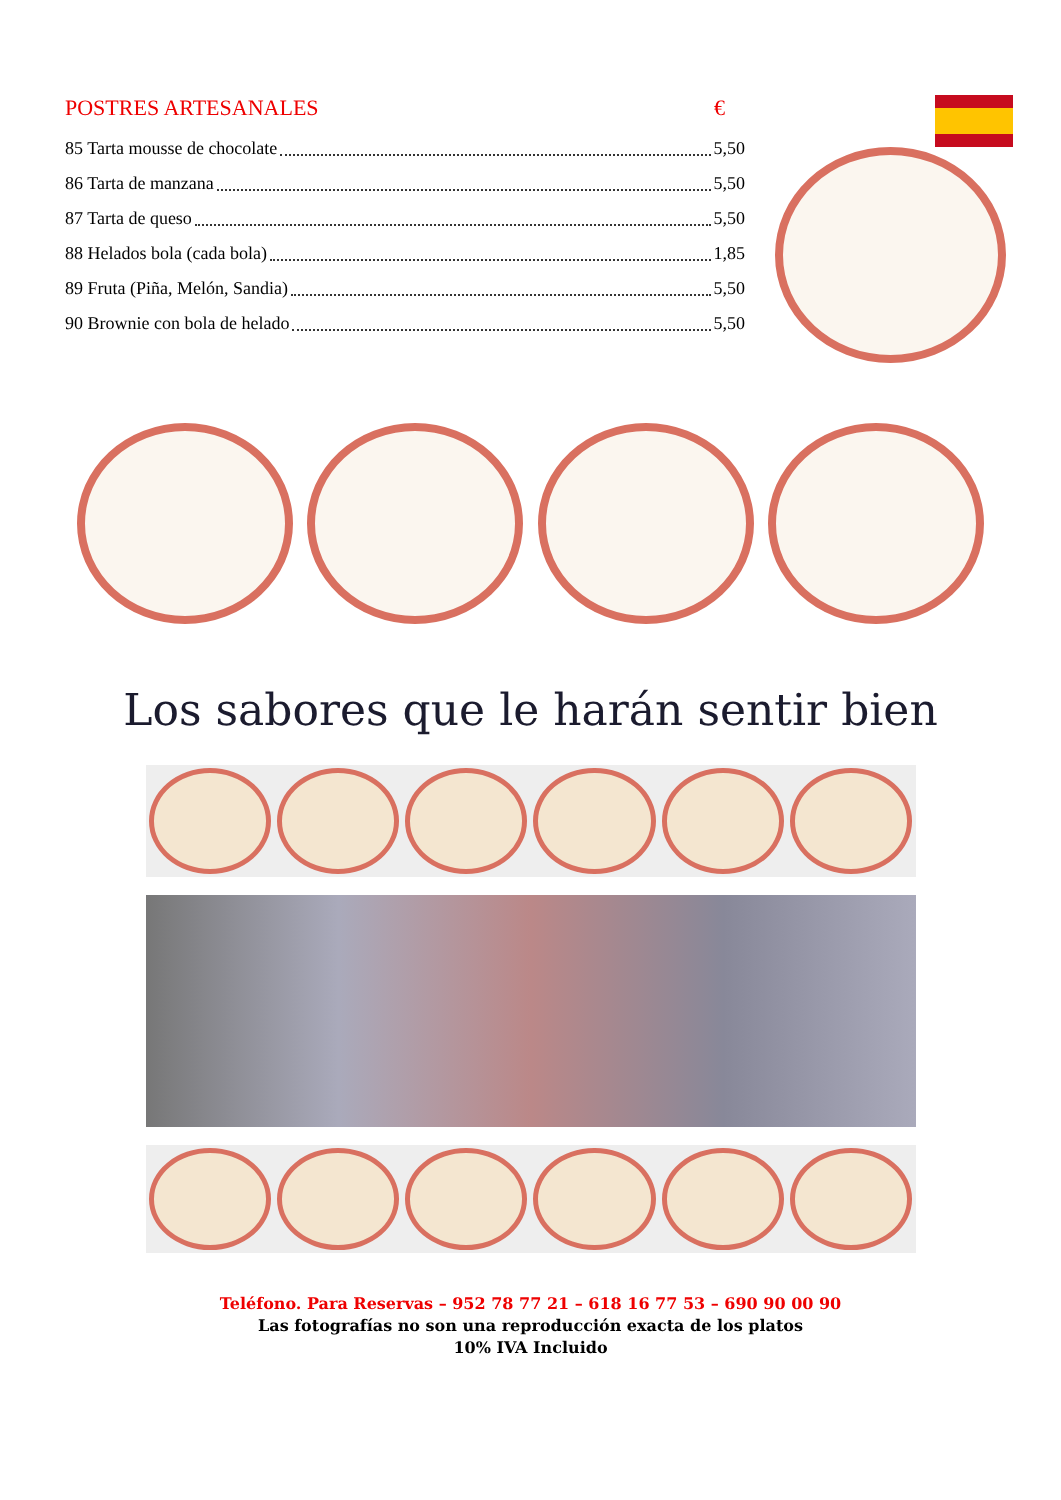POSTRES ARTESANALES €
85 Tarta mousse de chocolate 5,50
86 Tarta de manzana 5,50
87 Tarta de queso 5,50
88 Helados bola (cada bola) 1,85
89 Fruta (Piña, Melón, Sandia) 5,50
90 Brownie con bola de helado 5,50
Los sabores que le harán sentir bien
Teléfono. Para Reservas – 952 78 77 21 – 618 16 77 53 – 690 90 00 90
Las fotografías no son una reproducción exacta de los platos
10% IVA Incluido